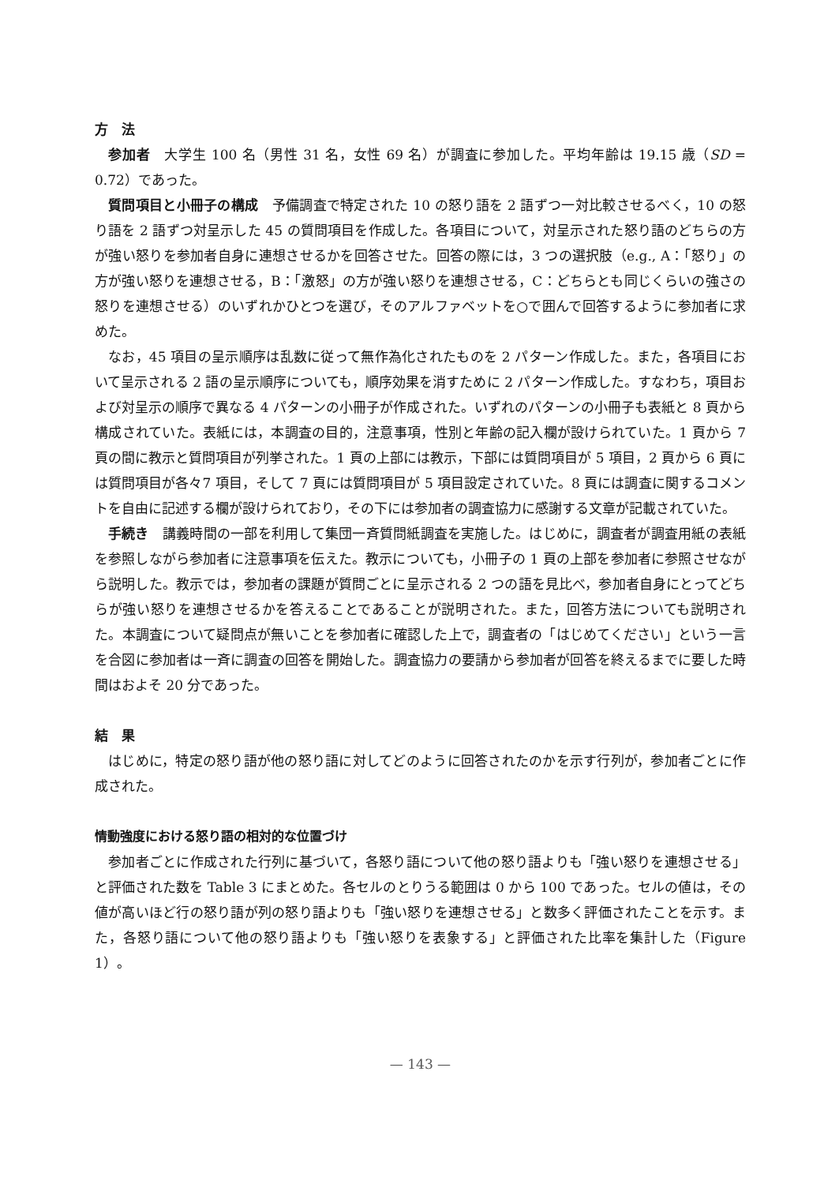方　法
参加者　大学生 100 名（男性 31 名，女性 69 名）が調査に参加した。平均年齢は 19.15 歳（SD = 0.72）であった。
質問項目と小冊子の構成　予備調査で特定された 10 の怒り語を 2 語ずつ一対比較させるべく，10 の怒り語を 2 語ずつ対呈示した 45 の質問項目を作成した。各項目について，対呈示された怒り語のどちらの方が強い怒りを参加者自身に連想させるかを回答させた。回答の際には，3 つの選択肢（e.g., A：「怒り」の方が強い怒りを連想させる，B：「激怒」の方が強い怒りを連想させる，C：どちらとも同じくらいの強さの怒りを連想させる）のいずれかひとつを選び，そのアルファベットを○で囲んで回答するように参加者に求めた。
なお，45 項目の呈示順序は乱数に従って無作為化されたものを 2 パターン作成した。また，各項目において呈示される 2 語の呈示順序についても，順序効果を消すために 2 パターン作成した。すなわち，項目および対呈示の順序で異なる 4 パターンの小冊子が作成された。いずれのパターンの小冊子も表紙と 8 頁から構成されていた。表紙には，本調査の目的，注意事項，性別と年齢の記入欄が設けられていた。1 頁から 7 頁の間に教示と質問項目が列挙された。1 頁の上部には教示，下部には質問項目が 5 項目，2 頁から 6 頁には質問項目が各々7 項目，そして 7 頁には質問項目が 5 項目設定されていた。8 頁には調査に関するコメントを自由に記述する欄が設けられており，その下には参加者の調査協力に感謝する文章が記載されていた。
手続き　講義時間の一部を利用して集団一斉質問紙調査を実施した。はじめに，調査者が調査用紙の表紙を参照しながら参加者に注意事項を伝えた。教示についても，小冊子の 1 頁の上部を参加者に参照させながら説明した。教示では，参加者の課題が質問ごとに呈示される 2 つの語を見比べ，参加者自身にとってどちらが強い怒りを連想させるかを答えることであることが説明された。また，回答方法についても説明された。本調査について疑問点が無いことを参加者に確認した上で，調査者の「はじめてください」という一言を合図に参加者は一斉に調査の回答を開始した。調査協力の要請から参加者が回答を終えるまでに要した時間はおよそ 20 分であった。
結　果
はじめに，特定の怒り語が他の怒り語に対してどのように回答されたのかを示す行列が，参加者ごとに作成された。
情動強度における怒り語の相対的な位置づけ
参加者ごとに作成された行列に基づいて，各怒り語について他の怒り語よりも「強い怒りを連想させる」と評価された数を Table 3 にまとめた。各セルのとりうる範囲は 0 から 100 であった。セルの値は，その値が高いほど行の怒り語が列の怒り語よりも「強い怒りを連想させる」と数多く評価されたことを示す。また，各怒り語について他の怒り語よりも「強い怒りを表象する」と評価された比率を集計した（Figure 1）。
— 143 —